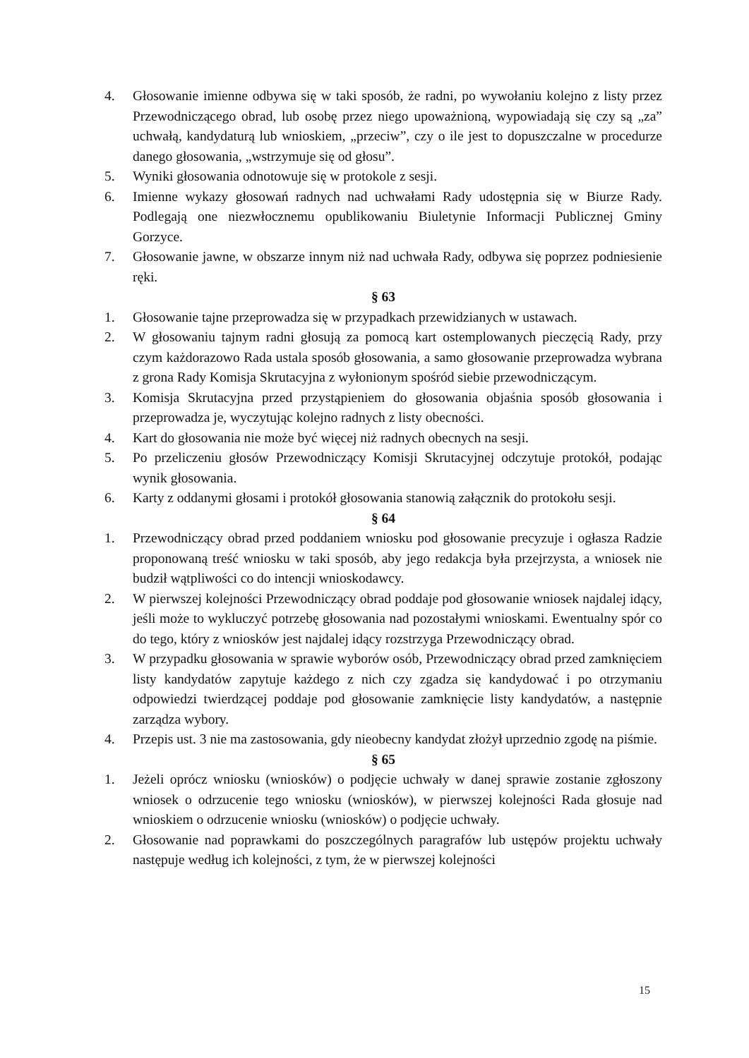4. Głosowanie imienne odbywa się w taki sposób, że radni, po wywołaniu kolejno z listy przez Przewodniczącego obrad, lub osobę przez niego upoważnioną, wypowiadają się czy są „za” uchwałą, kandydaturą lub wnioskiem, „przeciw”, czy o ile jest to dopuszczalne w procedurze danego głosowania, „wstrzymuje się od głosu”.
5. Wyniki głosowania odnotowuje się w protokole z sesji.
6. Imienne wykazy głosowań radnych nad uchwałami Rady udostępnia się w Biurze Rady. Podlegają one niezwłocznemu opublikowaniu Biuletynie Informacji Publicznej Gminy Gorzyce.
7. Głosowanie jawne, w obszarze innym niż nad uchwała Rady, odbywa się poprzez podniesienie ręki.
§ 63
1. Głosowanie tajne przeprowadza się w przypadkach przewidzianych w ustawach.
2. W głosowaniu tajnym radni głosują za pomocą kart ostemplowanych pieczęcią Rady, przy czym każdorazowo Rada ustala sposób głosowania, a samo głosowanie przeprowadza wybrana z grona Rady Komisja Skrutacyjna z wyłonionym spośród siebie przewodniczącym.
3. Komisja Skrutacyjna przed przystąpieniem do głosowania objaśnia sposób głosowania i przeprowadza je, wyczytując kolejno radnych z listy obecności.
4. Kart do głosowania nie może być więcej niż radnych obecnych na sesji.
5. Po przeliczeniu głosów Przewodniczący Komisji Skrutacyjnej odczytuje protokół, podając wynik głosowania.
6. Karty z oddanymi głosami i protokół głosowania stanowią załącznik do protokołu sesji.
§ 64
1. Przewodniczący obrad przed poddaniem wniosku pod głosowanie precyzuje i ogłasza Radzie proponowaną treść wniosku w taki sposób, aby jego redakcja była przejrzysta, a wniosek nie budził wątpliwości co do intencji wnioskodawcy.
2. W pierwszej kolejności Przewodniczący obrad poddaje pod głosowanie wniosek najdalej idący, jeśli może to wykluczyć potrzebę głosowania nad pozostałymi wnioskami. Ewentualny spór co do tego, który z wniosków jest najdalej idący rozstrzyga Przewodniczący obrad.
3. W przypadku głosowania w sprawie wyborów osób, Przewodniczący obrad przed zamknięciem listy kandydatów zapytuje każdego z nich czy zgadza się kandydować i po otrzymaniu odpowiedzi twierdzącej poddaje pod głosowanie zamknięcie listy kandydatów, a następnie zarządza wybory.
4. Przepis ust. 3 nie ma zastosowania, gdy nieobecny kandydat złożył uprzednio zgodę na piśmie.
§ 65
1. Jeżeli oprócz wniosku (wniosków) o podjęcie uchwały w danej sprawie zostanie zgłoszony wniosek o odrzucenie tego wniosku (wniosków), w pierwszej kolejności Rada głosuje nad wnioskiem o odrzucenie wniosku (wniosków) o podjęcie uchwały.
2. Głosowanie nad poprawkami do poszczególnych paragrafów lub ustępów projektu uchwały następuje według ich kolejności, z tym, że w pierwszej kolejności
15